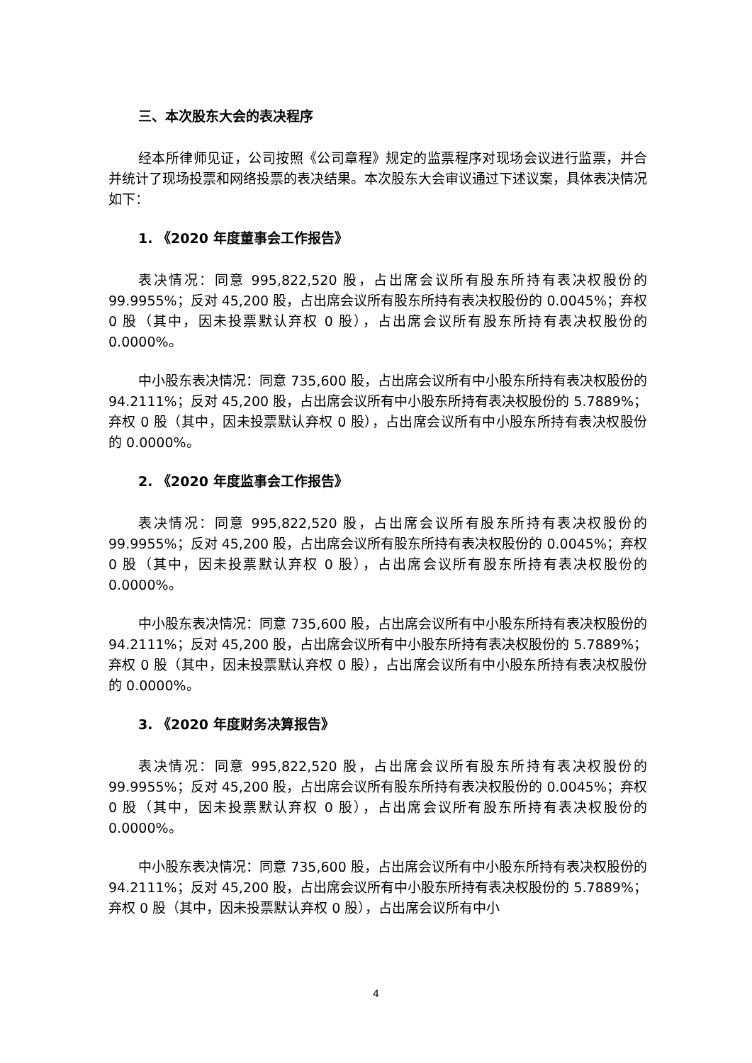三、本次股东大会的表决程序
经本所律师见证，公司按照《公司章程》规定的监票程序对现场会议进行监票，并合并统计了现场投票和网络投票的表决结果。本次股东大会审议通过下述议案，具体表决情况如下：
1. 《2020 年度董事会工作报告》
表决情况：同意 995,822,520 股，占出席会议所有股东所持有表决权股份的 99.9955%；反对 45,200 股，占出席会议所有股东所持有表决权股份的 0.0045%；弃权 0 股（其中，因未投票默认弃权 0 股），占出席会议所有股东所持有表决权股份的 0.0000%。
中小股东表决情况：同意 735,600 股，占出席会议所有中小股东所持有表决权股份的 94.2111%；反对 45,200 股，占出席会议所有中小股东所持有表决权股份的 5.7889%；弃权 0 股（其中，因未投票默认弃权 0 股），占出席会议所有中小股东所持有表决权股份的 0.0000%。
2. 《2020 年度监事会工作报告》
表决情况：同意 995,822,520 股，占出席会议所有股东所持有表决权股份的 99.9955%；反对 45,200 股，占出席会议所有股东所持有表决权股份的 0.0045%；弃权 0 股（其中，因未投票默认弃权 0 股），占出席会议所有股东所持有表决权股份的 0.0000%。
中小股东表决情况：同意 735,600 股，占出席会议所有中小股东所持有表决权股份的 94.2111%；反对 45,200 股，占出席会议所有中小股东所持有表决权股份的 5.7889%；弃权 0 股（其中，因未投票默认弃权 0 股），占出席会议所有中小股东所持有表决权股份的 0.0000%。
3. 《2020 年度财务决算报告》
表决情况：同意 995,822,520 股，占出席会议所有股东所持有表决权股份的 99.9955%；反对 45,200 股，占出席会议所有股东所持有表决权股份的 0.0045%；弃权 0 股（其中，因未投票默认弃权 0 股），占出席会议所有股东所持有表决权股份的 0.0000%。
中小股东表决情况：同意 735,600 股，占出席会议所有中小股东所持有表决权股份的 94.2111%；反对 45,200 股，占出席会议所有中小股东所持有表决权股份的 5.7889%；弃权 0 股（其中，因未投票默认弃权 0 股），占出席会议所有中小
4